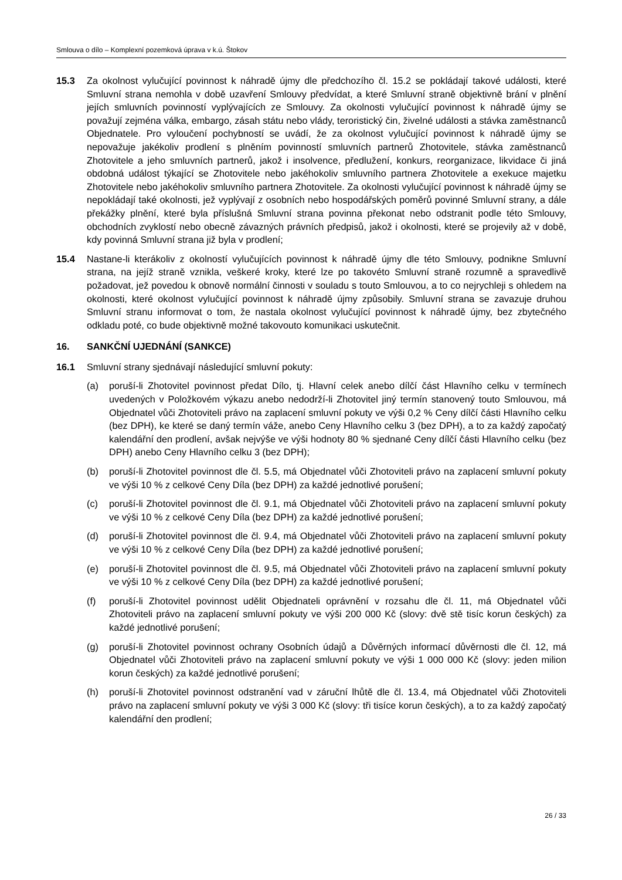Smlouva o dílo – Komplexní pozemková úprava v k.ú. Štokov
15.3 Za okolnost vylučující povinnost k náhradě újmy dle předchozího čl. 15.2 se pokládají takové události, které Smluvní strana nemohla v době uzavření Smlouvy předvídat, a které Smluvní straně objektivně brání v plnění jejích smluvních povinností vyplývajících ze Smlouvy. Za okolnosti vylučující povinnost k náhradě újmy se považují zejména válka, embargo, zásah státu nebo vlády, teroristický čin, živelné události a stávka zaměstnanců Objednatele. Pro vyloučení pochybností se uvádí, že za okolnost vylučující povinnost k náhradě újmy se nepovažuje jakékoliv prodlení s plněním povinností smluvních partnerů Zhotovitele, stávka zaměstnanců Zhotovitele a jeho smluvních partnerů, jakož i insolvence, předlužení, konkurs, reorganizace, likvidace či jiná obdobná událost týkající se Zhotovitele nebo jakéhokoliv smluvního partnera Zhotovitele a exekuce majetku Zhotovitele nebo jakéhokoliv smluvního partnera Zhotovitele. Za okolnosti vylučující povinnost k náhradě újmy se nepokládají také okolnosti, jež vyplývají z osobních nebo hospodářských poměrů povinné Smluvní strany, a dále překážky plnění, které byla příslušná Smluvní strana povinna překonat nebo odstranit podle této Smlouvy, obchodních zvyklostí nebo obecně závazných právních předpisů, jakož i okolnosti, které se projevily až v době, kdy povinná Smluvní strana již byla v prodlení;
15.4 Nastane-li kterákoliv z okolností vylučujících povinnost k náhradě újmy dle této Smlouvy, podnikne Smluvní strana, na jejíž straně vznikla, veškeré kroky, které lze po takovéto Smluvní straně rozumně a spravedlivě požadovat, jež povedou k obnově normální činnosti v souladu s touto Smlouvou, a to co nejrychleji s ohledem na okolnosti, které okolnost vylučující povinnost k náhradě újmy způsobily. Smluvní strana se zavazuje druhou Smluvní stranu informovat o tom, že nastala okolnost vylučující povinnost k náhradě újmy, bez zbytečného odkladu poté, co bude objektivně možné takovouto komunikaci uskutečnit.
16. SANKČNÍ UJEDNÁNÍ (SANKCE)
16.1 Smluvní strany sjednávají následující smluvní pokuty:
(a) poruší-li Zhotovitel povinnost předat Dílo, tj. Hlavní celek anebo dílčí část Hlavního celku v termínech uvedených v Položkovém výkazu anebo nedodrží-li Zhotovitel jiný termín stanovený touto Smlouvou, má Objednatel vůči Zhotoviteli právo na zaplacení smluvní pokuty ve výši 0,2 % Ceny dílčí části Hlavního celku (bez DPH), ke které se daný termín váže, anebo Ceny Hlavního celku 3 (bez DPH), a to za každý započatý kalendářní den prodlení, avšak nejvýše ve výši hodnoty 80 % sjednané Ceny dílčí části Hlavního celku (bez DPH) anebo Ceny Hlavního celku 3 (bez DPH);
(b) poruší-li Zhotovitel povinnost dle čl. 5.5, má Objednatel vůči Zhotoviteli právo na zaplacení smluvní pokuty ve výši 10 % z celkové Ceny Díla (bez DPH) za každé jednotlivé porušení;
(c) poruší-li Zhotovitel povinnost dle čl. 9.1, má Objednatel vůči Zhotoviteli právo na zaplacení smluvní pokuty ve výši 10 % z celkové Ceny Díla (bez DPH) za každé jednotlivé porušení;
(d) poruší-li Zhotovitel povinnost dle čl. 9.4, má Objednatel vůči Zhotoviteli právo na zaplacení smluvní pokuty ve výši 10 % z celkové Ceny Díla (bez DPH) za každé jednotlivé porušení;
(e) poruší-li Zhotovitel povinnost dle čl. 9.5, má Objednatel vůči Zhotoviteli právo na zaplacení smluvní pokuty ve výši 10 % z celkové Ceny Díla (bez DPH) za každé jednotlivé porušení;
(f) poruší-li Zhotovitel povinnost udělit Objednateli oprávnění v rozsahu dle čl. 11, má Objednatel vůči Zhotoviteli právo na zaplacení smluvní pokuty ve výši 200 000 Kč (slovy: dvě stě tisíc korun českých) za každé jednotlivé porušení;
(g) poruší-li Zhotovitel povinnost ochrany Osobních údajů a Důvěrných informací důvěrnosti dle čl. 12, má Objednatel vůči Zhotoviteli právo na zaplacení smluvní pokuty ve výši 1 000 000 Kč (slovy: jeden milion korun českých) za každé jednotlivé porušení;
(h) poruší-li Zhotovitel povinnost odstranění vad v záruční lhůtě dle čl. 13.4, má Objednatel vůči Zhotoviteli právo na zaplacení smluvní pokuty ve výši 3 000 Kč (slovy: tři tisíce korun českých), a to za každý započatý kalendářní den prodlení;
26 / 33